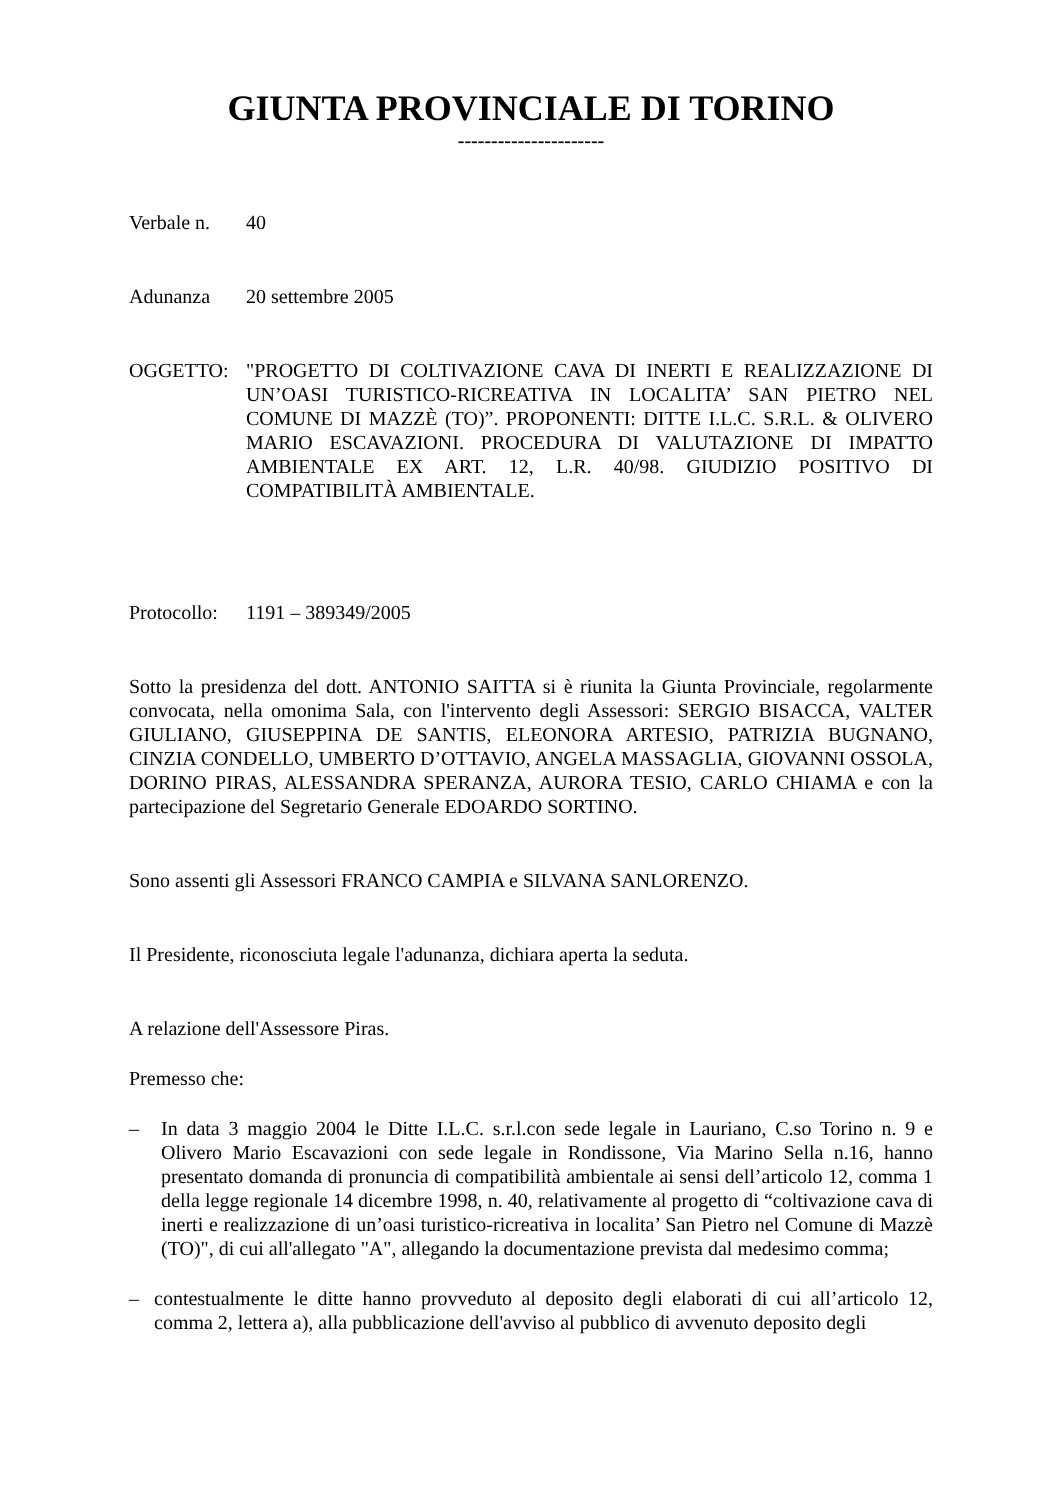GIUNTA PROVINCIALE DI TORINO
----------------------
Verbale n. 40
Adunanza 20 settembre 2005
OGGETTO: "PROGETTO DI COLTIVAZIONE CAVA DI INERTI E REALIZZAZIONE DI UN’OASI TURISTICO-RICREATIVA IN LOCALITA’ SAN PIETRO NEL COMUNE DI MAZZÈ (TO)”. PROPONENTI: DITTE I.L.C. S.R.L. & OLIVERO MARIO ESCAVAZIONI. PROCEDURA DI VALUTAZIONE DI IMPATTO AMBIENTALE EX ART. 12, L.R. 40/98. GIUDIZIO POSITIVO DI COMPATIBILITÀ AMBIENTALE.
Protocollo: 1191 – 389349/2005
Sotto la presidenza del dott. ANTONIO SAITTA si è riunita la Giunta Provinciale, regolarmente convocata, nella omonima Sala, con l'intervento degli Assessori: SERGIO BISACCA, VALTER GIULIANO, GIUSEPPINA DE SANTIS, ELEONORA ARTESIO, PATRIZIA BUGNANO, CINZIA CONDELLO, UMBERTO D’OTTAVIO, ANGELA MASSAGLIA, GIOVANNI OSSOLA, DORINO PIRAS, ALESSANDRA SPERANZA, AURORA TESIO, CARLO CHIAMA e con la partecipazione del Segretario Generale EDOARDO SORTINO.
Sono assenti gli Assessori FRANCO CAMPIA e SILVANA SANLORENZO.
Il Presidente, riconosciuta legale l'adunanza, dichiara aperta la seduta.
A relazione dell'Assessore Piras.
Premesso che:
– In data 3 maggio 2004 le Ditte I.L.C. s.r.l.con sede legale in Lauriano, C.so Torino n. 9 e Olivero Mario Escavazioni con sede legale in Rondissone, Via Marino Sella n.16, hanno presentato domanda di pronuncia di compatibilità ambientale ai sensi dell’articolo 12, comma 1 della legge regionale 14 dicembre 1998, n. 40, relativamente al progetto di “coltivazione cava di inerti e realizzazione di un’oasi turistico-ricreativa in localita’ San Pietro nel Comune di Mazzè (TO)", di cui all'allegato "A", allegando la documentazione prevista dal medesimo comma;
– contestualmente le ditte hanno provveduto al deposito degli elaborati di cui all’articolo 12, comma 2, lettera a), alla pubblicazione dell'avviso al pubblico di avvenuto deposito degli